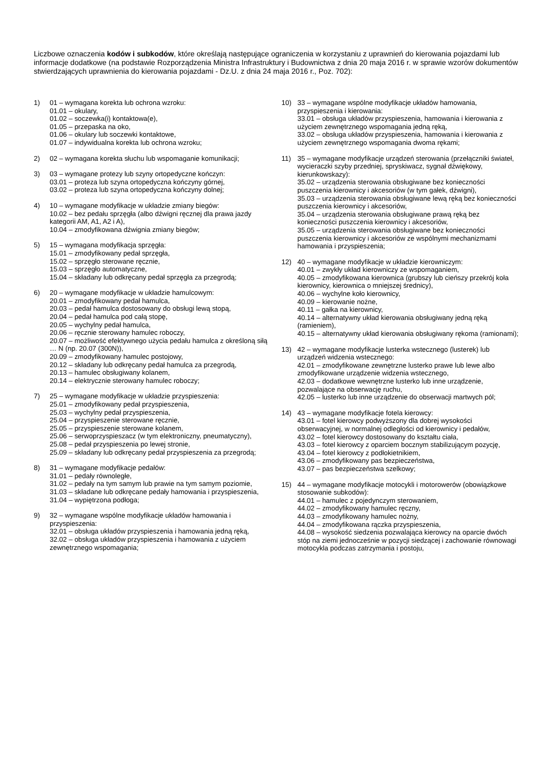Liczbowe oznaczenia kodów i subkodów, które określają następujące ograniczenia w korzystaniu z uprawnień do kierowania pojazdami lub informacje dodatkowe (na podstawie Rozporządzenia Ministra Infrastruktury i Budownictwa z dnia 20 maja 2016 r. w sprawie wzorów dokumentów stwierdzających uprawnienia do kierowania pojazdami - Dz.U. z dnia 24 maja 2016 r., Poz. 702):
1) 01 – wymagana korekta lub ochrona wzroku:
01.01 – okulary,
01.02 – soczewka(i) kontaktowa(e),
01.05 – przepaska na oko,
01.06 – okulary lub soczewki kontaktowe,
01.07 – indywidualna korekta lub ochrona wzroku;
2) 02 – wymagana korekta słuchu lub wspomaganie komunikacji;
3) 03 – wymagane protezy lub szyny ortopedyczne kończyn:
03.01 – proteza lub szyna ortopedyczna kończyny górnej,
03.02 – proteza lub szyna ortopedyczna kończyny dolnej;
4) 10 – wymagane modyfikacje w układzie zmiany biegów:
10.02 – bez pedału sprzęgła (albo dźwigni ręcznej dla prawa jazdy kategorii AM, A1, A2 i A),
10.04 – zmodyfikowana dźwignia zmiany biegów;
5) 15 – wymagana modyfikacja sprzęgła:
15.01 – zmodyfikowany pedał sprzęgła,
15.02 – sprzęgło sterowane ręcznie,
15.03 – sprzęgło automatyczne,
15.04 – składany lub odkręcany pedał sprzęgła za przegrodą;
6) 20 – wymagane modyfikacje w układzie hamulcowym:
20.01 – zmodyfikowany pedał hamulca,
20.03 – pedał hamulca dostosowany do obsługi lewą stopą,
20.04 – pedał hamulca pod całą stopę,
20.05 – wychylny pedał hamulca,
20.06 – ręcznie sterowany hamulec roboczy,
20.07 – możliwość efektywnego użycia pedału hamulca z określoną siłą … N (np. 20.07 (300N)),
20.09 – zmodyfikowany hamulec postojowy,
20.12 – składany lub odkręcany pedał hamulca za przegrodą,
20.13 – hamulec obsługiwany kolanem,
20.14 – elektrycznie sterowany hamulec roboczy;
7) 25 – wymagane modyfikacje w układzie przyspieszenia:
25.01 – zmodyfikowany pedał przyspieszenia,
25.03 – wychylny pedał przyspieszenia,
25.04 – przyspieszenie sterowane ręcznie,
25.05 – przyspieszenie sterowane kolanem,
25.06 – serwoprzyspieszacz (w tym elektroniczny, pneumatyczny),
25.08 – pedał przyspieszenia po lewej stronie,
25.09 – składany lub odkręcany pedał przyspieszenia za przegrodą;
8) 31 – wymagane modyfikacje pedałów:
31.01 – pedały równoległe,
31.02 – pedały na tym samym lub prawie na tym samym poziomie,
31.03 – składane lub odkręcane pedały hamowania i przyspieszenia,
31.04 – wypiętrzona podłoga;
9) 32 – wymagane wspólne modyfikacje układów hamowania i przyspieszenia:
32.01 – obsługa układów przyspieszenia i hamowania jedną ręką,
32.02 – obsługa układów przyspieszenia i hamowania z użyciem zewnętrznego wspomagania;
10) 33 – wymagane wspólne modyfikacje układów hamowania, przyspieszenia i kierowania:
33.01 – obsługa układów przyspieszenia, hamowania i kierowania z użyciem zewnętrznego wspomagania jedną ręką,
33.02 – obsługa układów przyspieszenia, hamowania i kierowania z użyciem zewnętrznego wspomagania dwoma rękami;
11) 35 – wymagane modyfikacje urządzeń sterowania (przełączniki świateł, wycieraczki szyby przedniej, spryskiwacz, sygnał dźwiękowy, kierunkowskazy):
35.02 – urządzenia sterowania obsługiwane bez konieczności puszczenia kierownicy i akcesoriów (w tym gałek, dźwigni),
35.03 – urządzenia sterowania obsługiwane lewą ręką bez konieczności puszczenia kierownicy i akcesoriów,
35.04 – urządzenia sterowania obsługiwane prawą ręką bez konieczności puszczenia kierownicy i akcesoriów,
35.05 – urządzenia sterowania obsługiwane bez konieczności puszczenia kierownicy i akcesoriów ze wspólnymi mechanizmami hamowania i przyspieszenia;
12) 40 – wymagane modyfikacje w układzie kierowniczym:
40.01 – zwykły układ kierowniczy ze wspomaganiem,
40.05 – zmodyfikowana kierownica (grubszy lub cieńszy przekrój koła kierownicy, kierownica o mniejszej średnicy),
40.06 – wychylne koło kierownicy,
40.09 – kierowanie nożne,
40.11 – gałka na kierownicy,
40.14 – alternatywny układ kierowania obsługiwany jedną ręką (ramieniem),
40.15 – alternatywny układ kierowania obsługiwany rękoma (ramionami);
13) 42 – wymagane modyfikacje lusterka wstecznego (lusterek) lub urządzeń widzenia wstecznego:
42.01 – zmodyfikowane zewnętrzne lusterko prawe lub lewe albo zmodyfikowane urządzenie widzenia wstecznego,
42.03 – dodatkowe wewnętrzne lusterko lub inne urządzenie, pozwalające na obserwację ruchu,
42.05 – lusterko lub inne urządzenie do obserwacji martwych pól;
14) 43 – wymagane modyfikacje fotela kierowcy:
43.01 – fotel kierowcy podwyższony dla dobrej wysokości obserwacyjnej, w normalnej odległości od kierownicy i pedałów,
43.02 – fotel kierowcy dostosowany do kształtu ciała,
43.03 – fotel kierowcy z oparciem bocznym stabilizującym pozycję,
43.04 – fotel kierowcy z podłokietnikiem,
43.06 – zmodyfikowany pas bezpieczeństwa,
43.07 – pas bezpieczeństwa szelkowy;
15) 44 – wymagane modyfikacje motocykli i motorowerów (obowiązkowe stosowanie subkodów):
44.01 – hamulec z pojedynczym sterowaniem,
44.02 – zmodyfikowany hamulec ręczny,
44.03 – zmodyfikowany hamulec nożny,
44.04 – zmodyfikowana rączka przyspieszenia,
44.08 – wysokość siedzenia pozwalająca kierowcy na oparcie dwóch stóp na ziemi jednocześnie w pozycji siedzącej i zachowanie równowagi motocykla podczas zatrzymania i postoju,